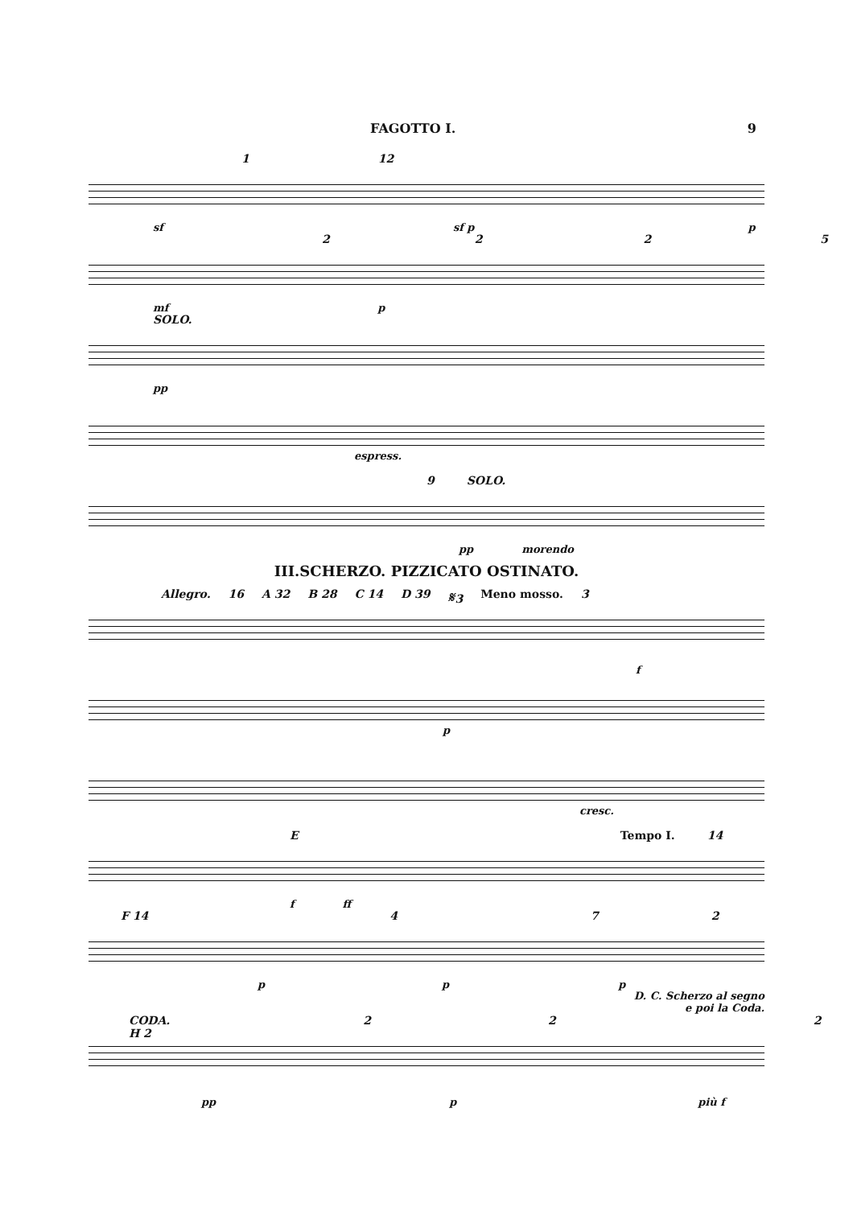FAGOTTO I. 9
1 12
sf sf p p
2225
mf p
SOLO.
pp
espress.
9 SOLO.
pp morendo
III.SCHERZO. PIZZICATO OSTINATO.
Allegro. 16 A 32 B 28 C 14 D 39 𝄋3 Meno mosso. 3
f
p
cresc.
E Tempo I. 14
f ff
F 14 472
p p p
D. C. Scherzo al segno
e poi la Coda.
CODA. H 2 222
pp p più f